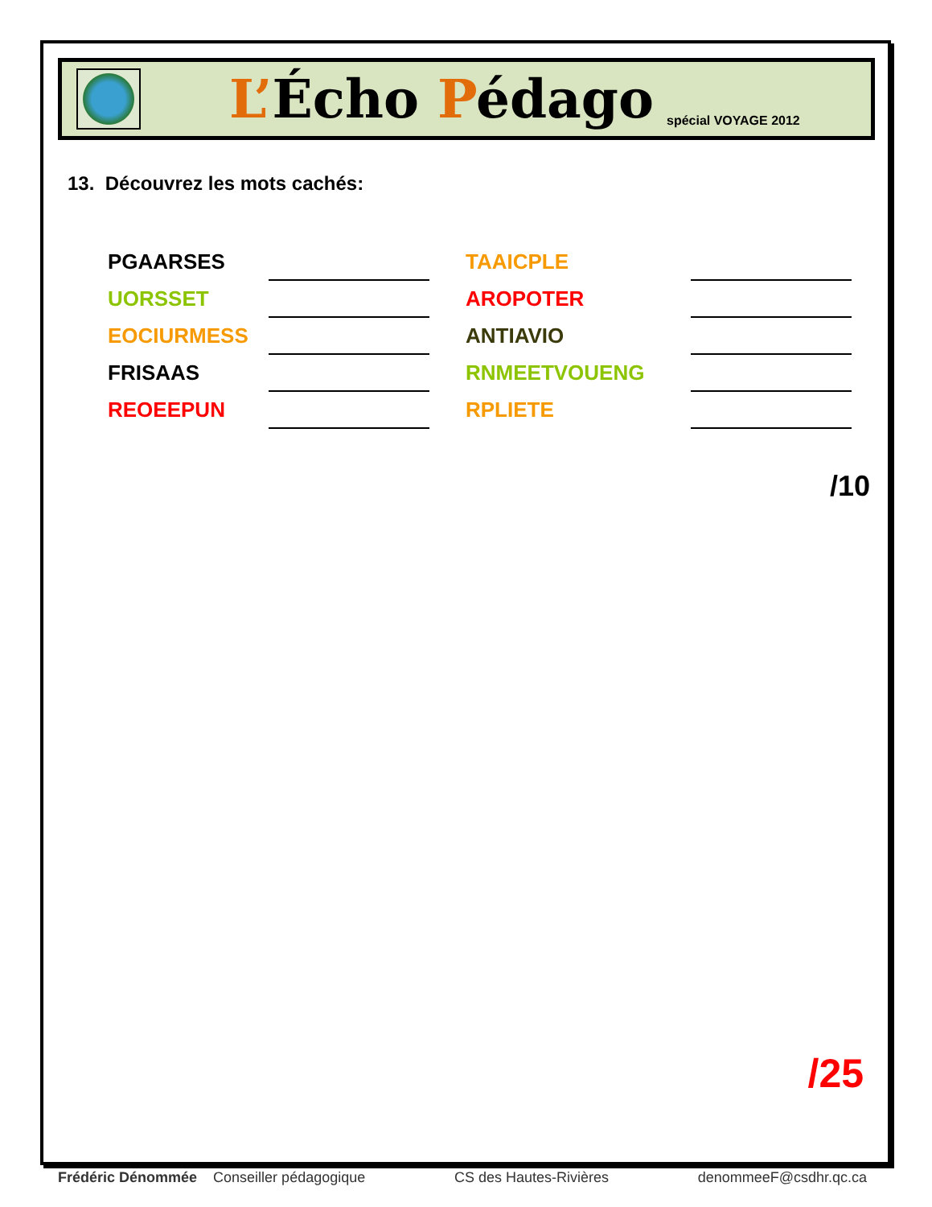L’Écho Pédago
spécial VOYAGE 2012
13. Découvrez les mots cachés:
| PGAARSES | | | TAAICPLE | |
| UORSSET | | | AROPOTER | |
| EOCIURMESS | | | ANTIAVIO | |
| FRISAAS | | | RNMEETVOUENG | |
| REOEEPUN | | | RPLIETE | |
/10
/25
Frédéric Dénommée Conseiller pédagogique CS des Hautes-Rivières denommeeF@csdhr.qc.ca